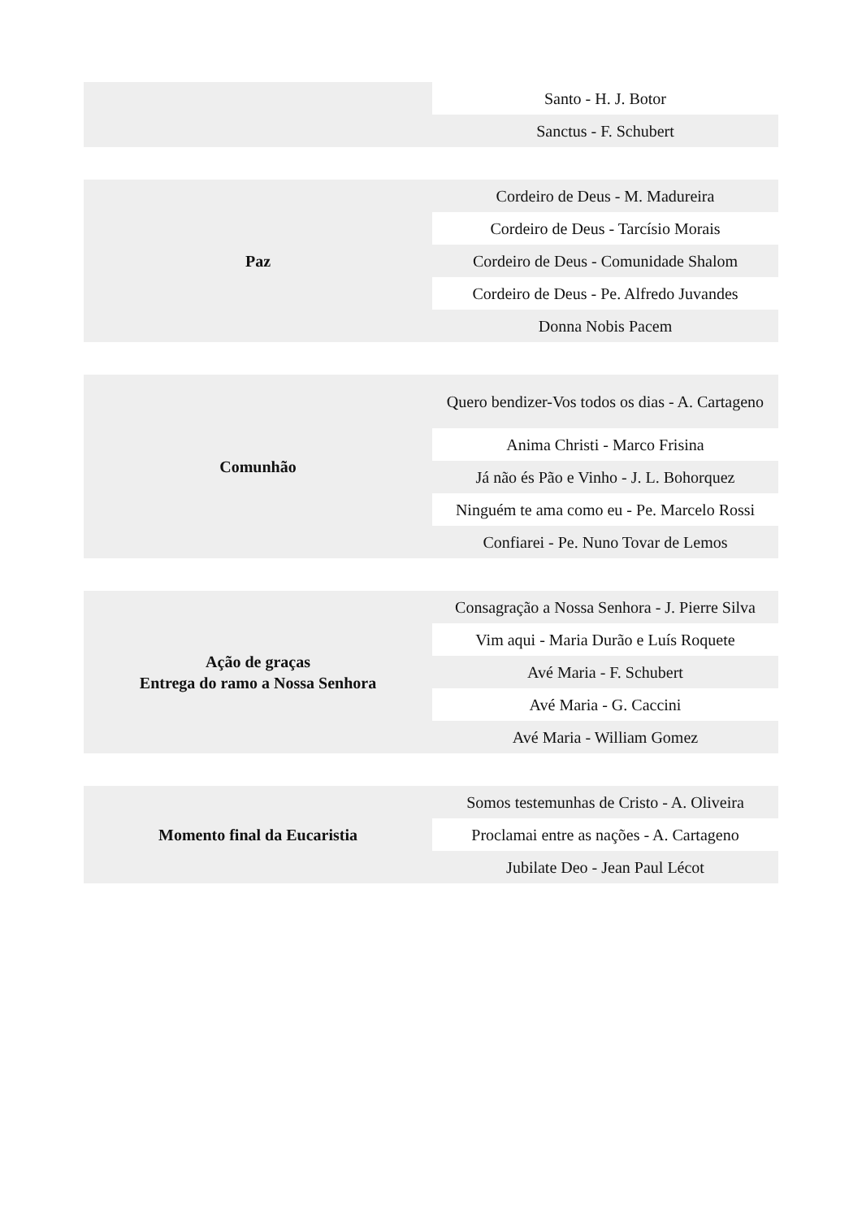| | Santo - H. J. Botor |
| | Sanctus - F. Schubert |
| Paz | Cordeiro de Deus - M. Madureira |
| | Cordeiro de Deus - Tarcísio Morais |
| | Cordeiro de Deus - Comunidade Shalom |
| | Cordeiro de Deus - Pe. Alfredo Juvandes |
| | Donna Nobis Pacem |
| Comunhão | Quero bendizer-Vos todos os dias - A. Cartageno |
| | Anima Christi - Marco Frisina |
| | Já não és Pão e Vinho - J. L. Bohorquez |
| | Ninguém te ama como eu - Pe. Marcelo Rossi |
| | Confiarei - Pe. Nuno Tovar de Lemos |
| Ação de graças Entrega do ramo a Nossa Senhora | Consagração a Nossa Senhora - J. Pierre Silva |
| | Vim aqui - Maria Durão e Luís Roquete |
| | Avé Maria - F. Schubert |
| | Avé Maria - G. Caccini |
| | Avé Maria - William Gomez |
| Momento final da Eucaristia | Somos testemunhas de Cristo - A. Oliveira |
| | Proclamai entre as nações - A. Cartageno |
| | Jubilate Deo - Jean Paul Lécot |